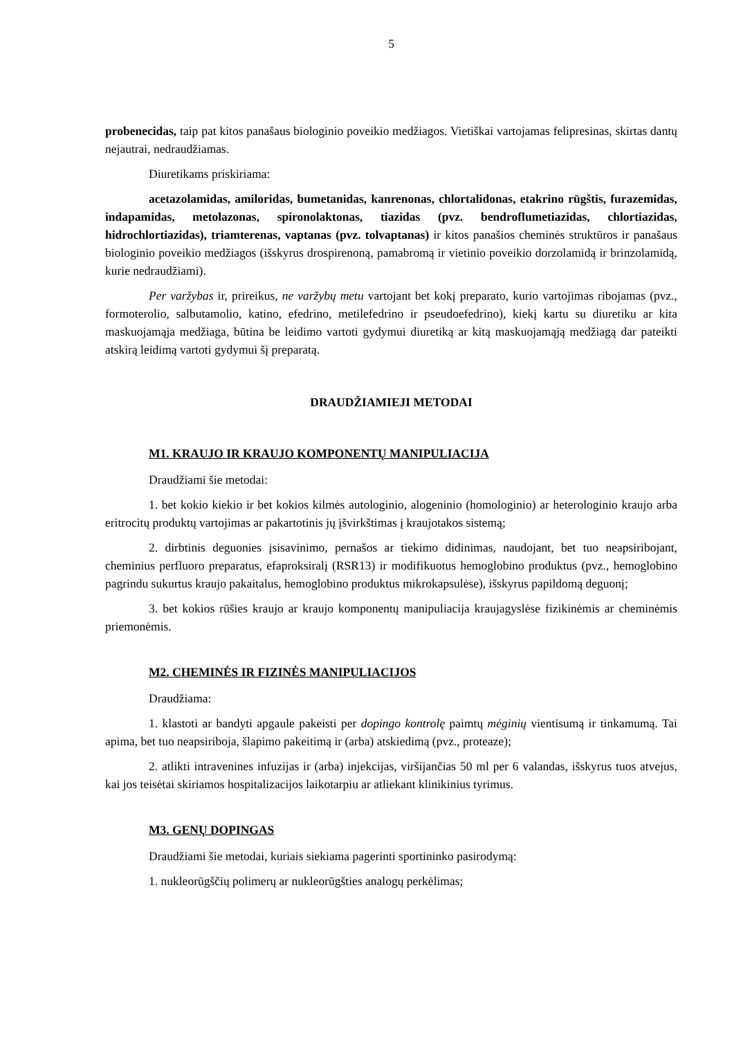5
probenecidas, taip pat kitos panašaus biologinio poveikio medžiagos. Vietiškai vartojamas felipresinas, skirtas dantų nejautrai, nedraudžiamas.
Diuretikams priskiriama:
acetazolamidas, amiloridas, bumetanidas, kanrenonas, chlortalidonas, etakrino rūgštis, furazemidas, indapamidas, metolazonas, spironolaktonas, tiazidas (pvz. bendroflumetiazidas, chlortiazidas, hidrochlortiazidas), triamterenas, vaptanas (pvz. tolvaptanas) ir kitos panašios cheminės struktūros ir panašaus biologinio poveikio medžiagos (išskyrus drospirenoną, pamabromą ir vietinio poveikio dorzolamidą ir brinzolamidą, kurie nedraudžiami).
Per varžybas ir, prireikus, ne varžybų metu vartojant bet kokį preparato, kurio vartojimas ribojamas (pvz., formoterolio, salbutamolio, katino, efedrino, metilefedrino ir pseudoefedrino), kiekį kartu su diuretiku ar kita maskuojamąja medžiaga, būtina be leidimo vartoti gydymui diuretiką ar kitą maskuojamąją medžiagą dar pateikti atskirą leidimą vartoti gydymui šį preparatą.
DRAUDŽIAMIEJI METODAI
M1. KRAUJO IR KRAUJO KOMPONENTŲ MANIPULIACIJA
Draudžiami šie metodai:
1. bet kokio kiekio ir bet kokios kilmės autologinio, alogeninio (homologinio) ar heterologinio kraujo arba eritrocitų produktų vartojimas ar pakartotinis jų įšvirkštimas į kraujotakos sistemą;
2. dirbtinis deguonies įsisavinimo, pernašos ar tiekimo didinimas, naudojant, bet tuo neapsiribojant, cheminius perfluoro preparatus, efaproksiralį (RSR13) ir modifikuotus hemoglobino produktus (pvz., hemoglobino pagrindu sukurtus kraujo pakaitalus, hemoglobino produktus mikrokapsulėse), išskyrus papildomą deguonį;
3. bet kokios rūšies kraujo ar kraujo komponentų manipuliacija kraujagyslėse fizikinėmis ar cheminėmis priemonėmis.
M2. CHEMINĖS IR FIZINĖS MANIPULIACIJOS
Draudžiama:
1. klastoti ar bandyti apgaule pakeisti per dopingo kontrolę paimtų mėginių vientisumą ir tinkamumą. Tai apima, bet tuo neapsiriboja, šlapimo pakeitimą ir (arba) atskiedimą (pvz., proteaze);
2. atlikti intravenines infuzijas ir (arba) injekcijas, viršijančias 50 ml per 6 valandas, išskyrus tuos atvejus, kai jos teisėtai skiriamos hospitalizacijos laikotarpiu ar atliekant klinikinius tyrimus.
M3. GENŲ DOPINGAS
Draudžiami šie metodai, kuriais siekiama pagerinti sportininko pasirodymą:
1. nukleorūgščių polimerų ar nukleorūgšties analogų perkėlimas;